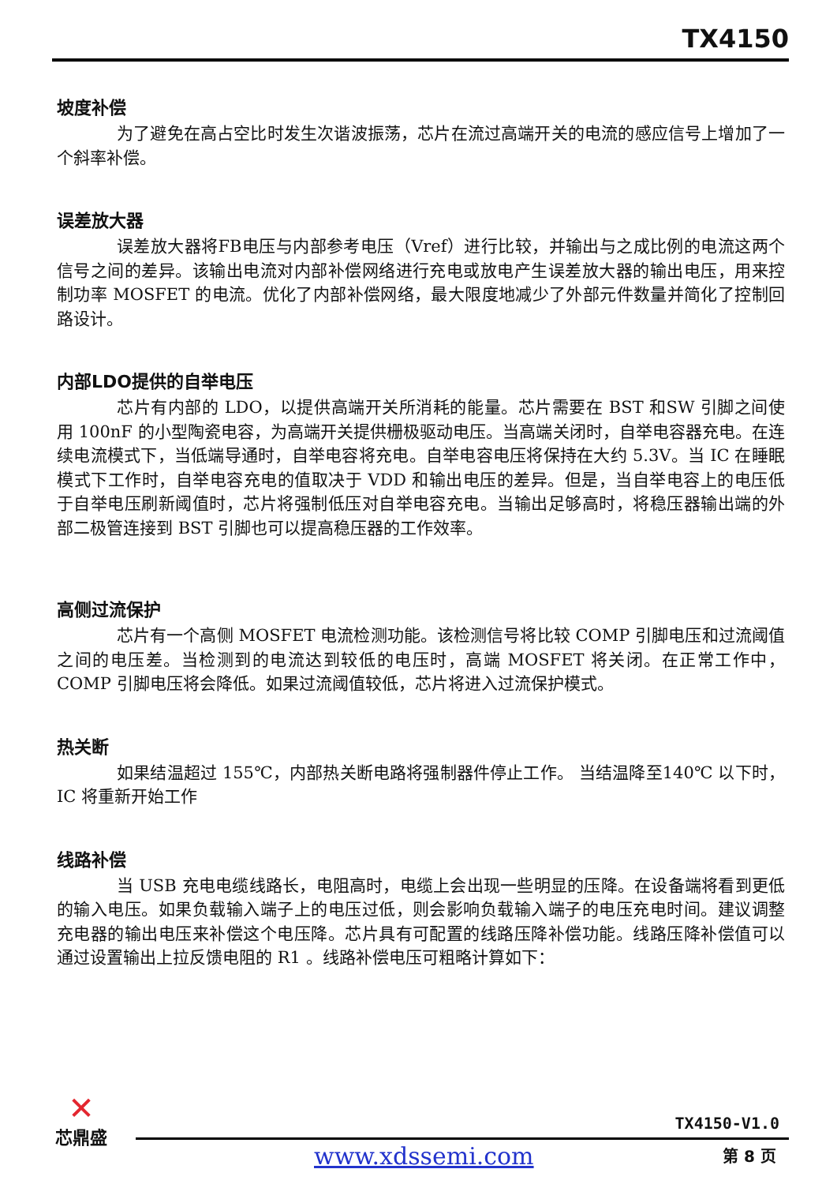TX4150
坡度补偿
为了避免在高占空比时发生次谐波振荡，芯片在流过高端开关的电流的感应信号上增加了一个斜率补偿。
误差放大器
误差放大器将FB电压与内部参考电压（Vref）进行比较，并输出与之成比例的电流这两个信号之间的差异。该输出电流对内部补偿网络进行充电或放电产生误差放大器的输出电压，用来控制功率 MOSFET 的电流。优化了内部补偿网络，最大限度地减少了外部元件数量并简化了控制回路设计。
内部LDO提供的自举电压
芯片有内部的 LDO，以提供高端开关所消耗的能量。芯片需要在 BST 和SW 引脚之间使用 100nF 的小型陶瓷电容，为高端开关提供栅极驱动电压。当高端关闭时，自举电容器充电。在连续电流模式下，当低端导通时，自举电容将充电。自举电容电压将保持在大约 5.3V。当 IC 在睡眠模式下工作时，自举电容充电的值取决于 VDD 和输出电压的差异。但是，当自举电容上的电压低于自举电压刷新阈值时，芯片将强制低压对自举电容充电。当输出足够高时，将稳压器输出端的外部二极管连接到 BST 引脚也可以提高稳压器的工作效率。
高侧过流保护
芯片有一个高侧 MOSFET 电流检测功能。该检测信号将比较 COMP 引脚电压和过流阈值之间的电压差。当检测到的电流达到较低的电压时，高端 MOSFET 将关闭。在正常工作中，COMP 引脚电压将会降低。如果过流阈值较低，芯片将进入过流保护模式。
热关断
如果结温超过 155℃，内部热关断电路将强制器件停止工作。 当结温降至140℃ 以下时，IC 将重新开始工作
线路补偿
当 USB 充电电缆线路长，电阻高时，电缆上会出现一些明显的压降。在设备端将看到更低的输入电压。如果负载输入端子上的电压过低，则会影响负载输入端子的电压充电时间。建议调整充电器的输出电压来补偿这个电压降。芯片具有可配置的线路压降补偿功能。线路压降补偿值可以通过设置输出上拉反馈电阻的 R1 。线路补偿电压可粗略计算如下：
✕
芯鼎盛
TX4150-V1.0
www.xdssemi.com 第 8 页